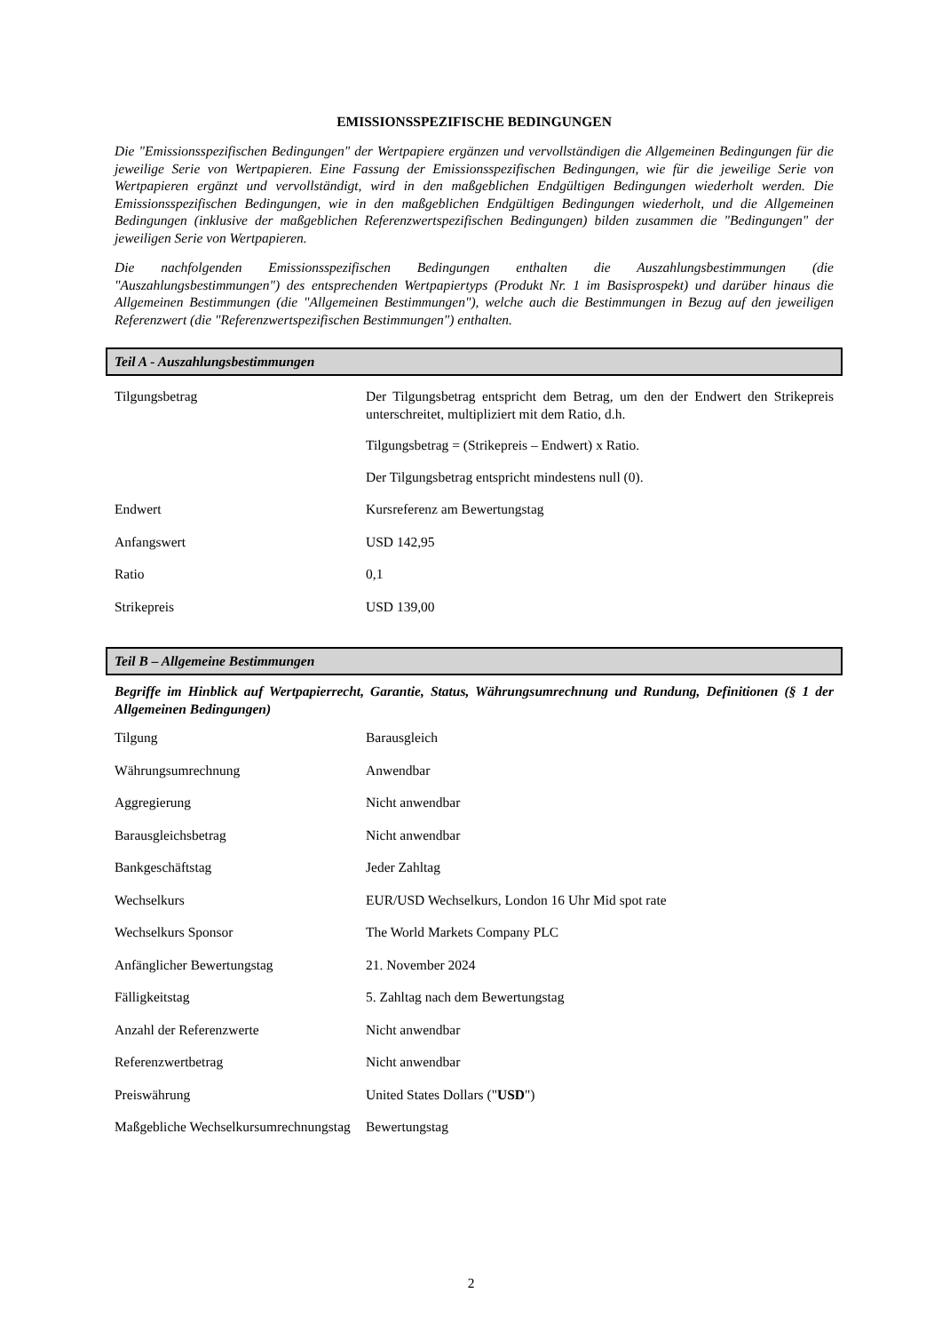EMISSIONSSPEZIFISCHE BEDINGUNGEN
Die "Emissionsspezifischen Bedingungen" der Wertpapiere ergänzen und vervollständigen die Allgemeinen Bedingungen für die jeweilige Serie von Wertpapieren. Eine Fassung der Emissionsspezifischen Bedingungen, wie für die jeweilige Serie von Wertpapieren ergänzt und vervollständigt, wird in den maßgeblichen Endgültigen Bedingungen wiederholt werden. Die Emissionsspezifischen Bedingungen, wie in den maßgeblichen Endgültigen Bedingungen wiederholt, und die Allgemeinen Bedingungen (inklusive der maßgeblichen Referenzwertspezifischen Bedingungen) bilden zusammen die "Bedingungen" der jeweiligen Serie von Wertpapieren.
Die nachfolgenden Emissionsspezifischen Bedingungen enthalten die Auszahlungsbestimmungen (die "Auszahlungsbestimmungen") des entsprechenden Wertpapiertyps (Produkt Nr. 1 im Basisprospekt) und darüber hinaus die Allgemeinen Bestimmungen (die "Allgemeinen Bestimmungen"), welche auch die Bestimmungen in Bezug auf den jeweiligen Referenzwert (die "Referenzwertspezifischen Bestimmungen") enthalten.
Teil A - Auszahlungsbestimmungen
| Tilgungsbetrag | Der Tilgungsbetrag entspricht dem Betrag, um den der Endwert den Strikepreis unterschreitet, multipliziert mit dem Ratio, d.h. Tilgungsbetrag = (Strikepreis – Endwert) x Ratio. Der Tilgungsbetrag entspricht mindestens null (0). |
| Endwert | Kursreferenz am Bewertungstag |
| Anfangswert | USD 142,95 |
| Ratio | 0,1 |
| Strikepreis | USD 139,00 |
Teil B – Allgemeine Bestimmungen
Begriffe im Hinblick auf Wertpapierrecht, Garantie, Status, Währungsumrechnung und Rundung, Definitionen (§ 1 der Allgemeinen Bedingungen)
| Tilgung | Barausgleich |
| Währungsumrechnung | Anwendbar |
| Aggregierung | Nicht anwendbar |
| Barausgleichsbetrag | Nicht anwendbar |
| Bankgeschäftstag | Jeder Zahltag |
| Wechselkurs | EUR/USD Wechselkurs, London 16 Uhr Mid spot rate |
| Wechselkurs Sponsor | The World Markets Company PLC |
| Anfänglicher Bewertungstag | 21. November 2024 |
| Fälligkeitstag | 5. Zahltag nach dem Bewertungstag |
| Anzahl der Referenzwerte | Nicht anwendbar |
| Referenzwertbetrag | Nicht anwendbar |
| Preiswährung | United States Dollars (" USD ") |
| Maßgebliche Wechselkursumrechnungstag | Bewertungstag |
2